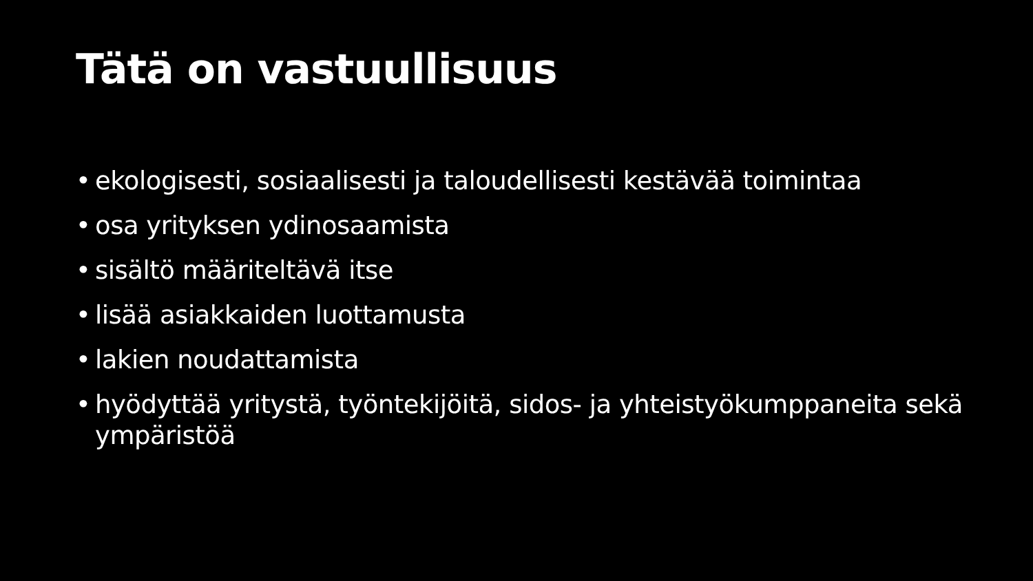Tätä on vastuullisuus
• ekologisesti, sosiaalisesti ja taloudellisesti kestävää toimintaa
• osa yrityksen ydinosaamista
• sisältö määriteltävä itse
• lisää asiakkaiden luottamusta
• lakien noudattamista
• hyödyttää yritystä, työntekijöitä, sidos- ja yhteistyökumppaneita sekä ympäristöä